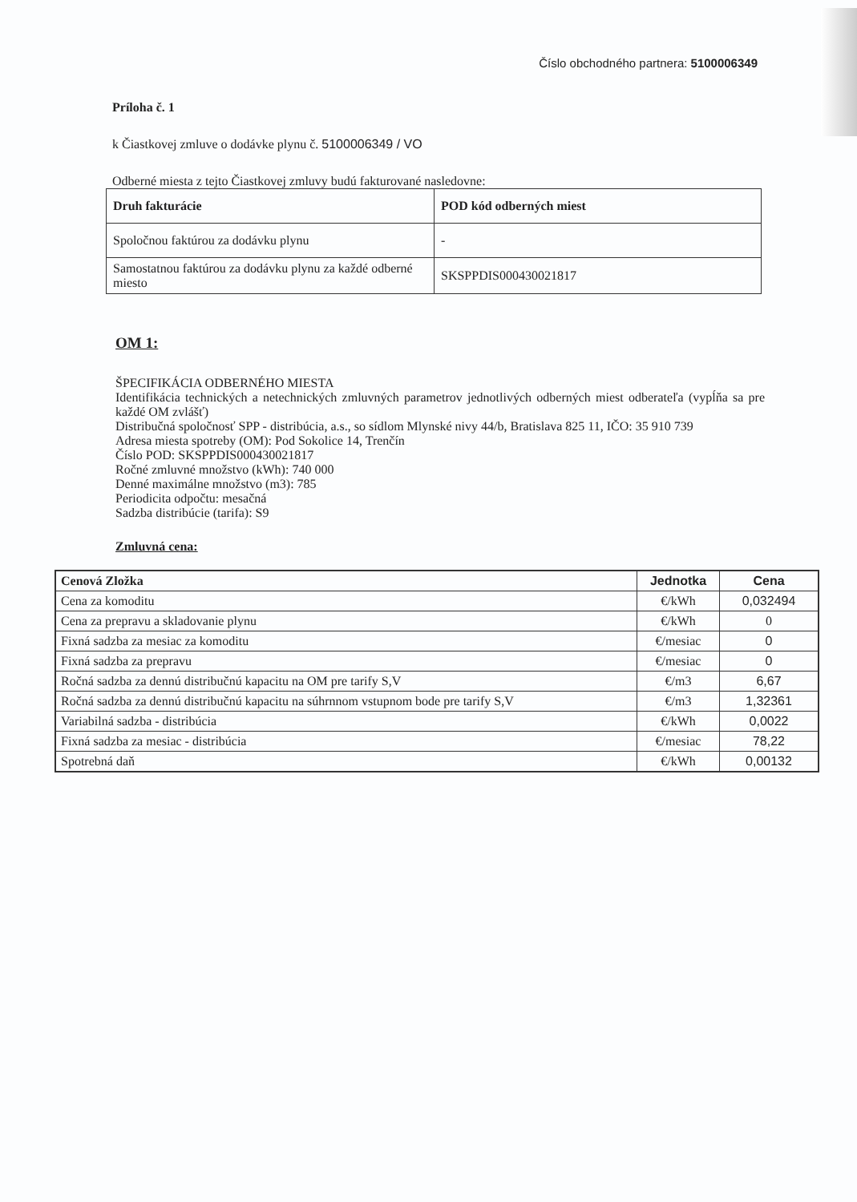Číslo obchodného partnera: 5100006349
Príloha č. 1
k Čiastkovej zmluve o dodávke plynu č. 5100006349 / VO
Odberné miesta z tejto Čiastkovej zmluvy budú fakturované nasledovne:
| Druh fakturácie | POD kód odberných miest |
| --- | --- |
| Spoločnou faktúrou za dodávku plynu | - |
| Samostatnou faktúrou za dodávku plynu za každé odberné miesto | SKSPPDIS000430021817 |
OM 1:
ŠPECIFIKÁCIA ODBERNÉHO MIESTA
Identifikácia technických a netechnických zmluvných parametrov jednotlivých odberných miest odberateľa (vypĺňa sa pre každé OM zvlášť)
Distribučná spoločnosť SPP - distribúcia, a.s., so sídlom Mlynské nivy 44/b, Bratislava 825 11, IČO: 35 910 739
Adresa miesta spotreby (OM): Pod Sokolice 14, Trenčín
Číslo POD: SKSPPDIS000430021817
Ročné zmluvné množstvo (kWh): 740 000
Denné maximálne množstvo (m3): 785
Periodicita odpočtu: mesačná
Sadzba distribúcie (tarifa): S9
Zmluvná cena:
| Cenová Zložka | Jednotka | Cena |
| --- | --- | --- |
| Cena za komoditu | €/kWh | 0,032494 |
| Cena za prepravu a skladovanie plynu | €/kWh | 0 |
| Fixná sadzba za mesiac za komoditu | €/mesiac | 0 |
| Fixná sadzba za prepravu | €/mesiac | 0 |
| Ročná sadzba za dennú distribučnú kapacitu na OM pre tarify S,V | €/m3 | 6,67 |
| Ročná sadzba za dennú distribučnú kapacitu na súhrnnom vstupnom bode pre tarify S,V | €/m3 | 1,32361 |
| Variabilná sadzba - distribúcia | €/kWh | 0,0022 |
| Fixná sadzba za mesiac - distribúcia | €/mesiac | 78,22 |
| Spotrebná daň | €/kWh | 0,00132 |